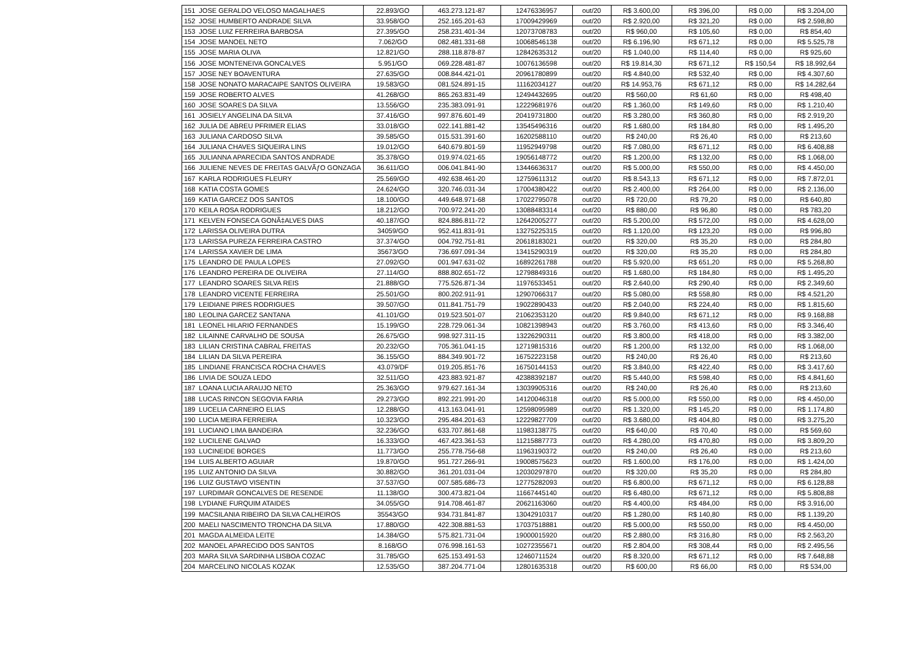| 151 | JOSE GERALDO VELOSO MAGALHAES | 22.893/GO | 463.273.121-87 | 12476336957 | out/20 | R$ 3.600,00 | R$ 396,00 | R$ 0,00 | R$ 3.204,00 |
| 152 | JOSE HUMBERTO ANDRADE SILVA | 33.958/GO | 252.165.201-63 | 17009429969 | out/20 | R$ 2.920,00 | R$ 321,20 | R$ 0,00 | R$ 2.598,80 |
| 153 | JOSE LUIZ FERREIRA BARBOSA | 27.395/GO | 258.231.401-34 | 12073708783 | out/20 | R$ 960,00 | R$ 105,60 | R$ 0,00 | R$ 854,40 |
| 154 | JOSE MANOEL NETO | 7.062/GO | 082.481.331-68 | 10068546138 | out/20 | R$ 6.196,90 | R$ 671,12 | R$ 0,00 | R$ 5.525,78 |
| 155 | JOSE MARIA OLIVA | 12.821/GO | 288.118.878-87 | 12842635312 | out/20 | R$ 1.040,00 | R$ 114,40 | R$ 0,00 | R$ 925,60 |
| 156 | JOSE MONTENEIVA GONCALVES | 5.951/GO | 069.228.481-87 | 10076136598 | out/20 | R$ 19.814,30 | R$ 671,12 | R$ 150,54 | R$ 18.992,64 |
| 157 | JOSE NEY BOAVENTURA | 27.635/GO | 008.844.421-01 | 20961780899 | out/20 | R$ 4.840,00 | R$ 532,40 | R$ 0,00 | R$ 4.307,60 |
| 158 | JOSE NONATO MARACAIPE SANTOS OLIVEIRA | 19.583/GO | 081.524.891-15 | 11162034127 | out/20 | R$ 14.953,76 | R$ 671,12 | R$ 0,00 | R$ 14.282,64 |
| 159 | JOSE ROBERTO ALVES | 41.268/GO | 865.263.831-49 | 12494432695 | out/20 | R$ 560,00 | R$ 61,60 | R$ 0,00 | R$ 498,40 |
| 160 | JOSE SOARES DA SILVA | 13.556/GO | 235.383.091-91 | 12229681976 | out/20 | R$ 1.360,00 | R$ 149,60 | R$ 0,00 | R$ 1.210,40 |
| 161 | JOSIELY ANGELINA DA SILVA | 37.416/GO | 997.876.601-49 | 20419731800 | out/20 | R$ 3.280,00 | R$ 360,80 | R$ 0,00 | R$ 2.919,20 |
| 162 | JULIA DE ABREU PFRIMER ELIAS | 33.018/GO | 022.141.881-42 | 13545496316 | out/20 | R$ 1.680,00 | R$ 184,80 | R$ 0,00 | R$ 1.495,20 |
| 163 | JULIANA CARDOSO SILVA | 39.585/GO | 015.531.391-60 | 16202588110 | out/20 | R$ 240,00 | R$ 26,40 | R$ 0,00 | R$ 213,60 |
| 164 | JULIANA CHAVES SIQUEIRA LINS | 19.012/GO | 640.679.801-59 | 11952949798 | out/20 | R$ 7.080,00 | R$ 671,12 | R$ 0,00 | R$ 6.408,88 |
| 165 | JULIANNA APARECIDA SANTOS ANDRADE | 35.378/GO | 019.974.021-65 | 19056148772 | out/20 | R$ 1.200,00 | R$ 132,00 | R$ 0,00 | R$ 1.068,00 |
| 166 | JULIENE NEVES DE FREITAS GALVÃƒO GONZAGA | 36.611/GO | 006.041.841-90 | 13446636317 | out/20 | R$ 5.000,00 | R$ 550,00 | R$ 0,00 | R$ 4.450,00 |
| 167 | KARLA RODRIGUES FLEURY | 25.569/GO | 492.638.461-20 | 12759611312 | out/20 | R$ 8.543,13 | R$ 671,12 | R$ 0,00 | R$ 7.872,01 |
| 168 | KATIA COSTA GOMES | 24.624/GO | 320.746.031-34 | 17004380422 | out/20 | R$ 2.400,00 | R$ 264,00 | R$ 0,00 | R$ 2.136,00 |
| 169 | KATIA GARCEZ DOS SANTOS | 18.100/GO | 449.648.971-68 | 17022795078 | out/20 | R$ 720,00 | R$ 79,20 | R$ 0,00 | R$ 640,80 |
| 170 | KEILA ROSA RODRIGUES | 18.212/GO | 700.972.241-20 | 13088483314 | out/20 | R$ 880,00 | R$ 96,80 | R$ 0,00 | R$ 783,20 |
| 171 | KELVEN FONSECA GONÃ‡ALVES DIAS | 40.187/GO | 824.886.811-72 | 12642005277 | out/20 | R$ 5.200,00 | R$ 572,00 | R$ 0,00 | R$ 4.628,00 |
| 172 | LARISSA OLIVEIRA DUTRA | 34059/GO | 952.411.831-91 | 13275225315 | out/20 | R$ 1.120,00 | R$ 123,20 | R$ 0,00 | R$ 996,80 |
| 173 | LARISSA PUREZA FERREIRA CASTRO | 37.374/GO | 004.792.751-81 | 20618183021 | out/20 | R$ 320,00 | R$ 35,20 | R$ 0,00 | R$ 284,80 |
| 174 | LARISSA XAVIER DE LIMA | 35673/GO | 736.697.091-34 | 13415290319 | out/20 | R$ 320,00 | R$ 35,20 | R$ 0,00 | R$ 284,80 |
| 175 | LEANDRO DE PAULA LOPES | 27.092/GO | 001.947.631-02 | 16892261788 | out/20 | R$ 5.920,00 | R$ 651,20 | R$ 0,00 | R$ 5.268,80 |
| 176 | LEANDRO PEREIRA DE OLIVEIRA | 27.114/GO | 888.802.651-72 | 12798849316 | out/20 | R$ 1.680,00 | R$ 184,80 | R$ 0,00 | R$ 1.495,20 |
| 177 | LEANDRO SOARES SILVA REIS | 21.888/GO | 775.526.871-34 | 11976533451 | out/20 | R$ 2.640,00 | R$ 290,40 | R$ 0,00 | R$ 2.349,60 |
| 178 | LEANDRO VICENTE FERREIRA | 25.501/GO | 800.202.911-91 | 12907066317 | out/20 | R$ 5.080,00 | R$ 558,80 | R$ 0,00 | R$ 4.521,20 |
| 179 | LEIDIANE PIRES RODRIGUES | 39.507/GO | 011.841.751-79 | 19022890433 | out/20 | R$ 2.040,00 | R$ 224,40 | R$ 0,00 | R$ 1.815,60 |
| 180 | LEOLINA GARCEZ SANTANA | 41.101/GO | 019.523.501-07 | 21062353120 | out/20 | R$ 9.840,00 | R$ 671,12 | R$ 0,00 | R$ 9.168,88 |
| 181 | LEONEL HILARIO FERNANDES | 15.199/GO | 228.729.061-34 | 10821398943 | out/20 | R$ 3.760,00 | R$ 413,60 | R$ 0,00 | R$ 3.346,40 |
| 182 | LILAINNE CARVALHO DE SOUSA | 26.675/GO | 998.927.311-15 | 13226290311 | out/20 | R$ 3.800,00 | R$ 418,00 | R$ 0,00 | R$ 3.382,00 |
| 183 | LILIAN CRISTINA CABRAL FREITAS | 20.232/GO | 705.361.041-15 | 12719815316 | out/20 | R$ 1.200,00 | R$ 132,00 | R$ 0,00 | R$ 1.068,00 |
| 184 | LILIAN DA SILVA PEREIRA | 36.155/GO | 884.349.901-72 | 16752223158 | out/20 | R$ 240,00 | R$ 26,40 | R$ 0,00 | R$ 213,60 |
| 185 | LINDIANE FRANCISCA ROCHA CHAVES | 43.079/DF | 019.205.851-76 | 16750144153 | out/20 | R$ 3.840,00 | R$ 422,40 | R$ 0,00 | R$ 3.417,60 |
| 186 | LIVIA DE SOUZA LEDO | 32.511/GO | 423.883.921-87 | 42388392187 | out/20 | R$ 5.440,00 | R$ 598,40 | R$ 0,00 | R$ 4.841,60 |
| 187 | LOANA LUCIA ARAUJO NETO | 25.363/GO | 979.627.161-34 | 13039905316 | out/20 | R$ 240,00 | R$ 26,40 | R$ 0,00 | R$ 213,60 |
| 188 | LUCAS RINCON SEGOVIA FARIA | 29.273/GO | 892.221.991-20 | 14120046318 | out/20 | R$ 5.000,00 | R$ 550,00 | R$ 0,00 | R$ 4.450,00 |
| 189 | LUCELIA CARNEIRO ELIAS | 12.288/GO | 413.163.041-91 | 12598095989 | out/20 | R$ 1.320,00 | R$ 145,20 | R$ 0,00 | R$ 1.174,80 |
| 190 | LUCIA MEIRA FERREIRA | 10.323/GO | 295.484.201-63 | 12229827709 | out/20 | R$ 3.680,00 | R$ 404,80 | R$ 0,00 | R$ 3.275,20 |
| 191 | LUCIANO LIMA BANDEIRA | 32.236/GO | 633.707.861-68 | 11983138775 | out/20 | R$ 640,00 | R$ 70,40 | R$ 0,00 | R$ 569,60 |
| 192 | LUCILENE GALVAO | 16.333/GO | 467.423.361-53 | 11215887773 | out/20 | R$ 4.280,00 | R$ 470,80 | R$ 0,00 | R$ 3.809,20 |
| 193 | LUCINEIDE BORGES | 11.773/GO | 255.778.756-68 | 11963190372 | out/20 | R$ 240,00 | R$ 26,40 | R$ 0,00 | R$ 213,60 |
| 194 | LUIS ALBERTO AGUIAR | 19.870/GO | 951.727.266-91 | 19008575623 | out/20 | R$ 1.600,00 | R$ 176,00 | R$ 0,00 | R$ 1.424,00 |
| 195 | LUIZ ANTONIO DA SILVA | 30.882/GO | 361.201.031-04 | 12030297870 | out/20 | R$ 320,00 | R$ 35,20 | R$ 0,00 | R$ 284,80 |
| 196 | LUIZ GUSTAVO VISENTIN | 37.537/GO | 007.585.686-73 | 12775282093 | out/20 | R$ 6.800,00 | R$ 671,12 | R$ 0,00 | R$ 6.128,88 |
| 197 | LURDIMAR GONCALVES DE RESENDE | 11.138/GO | 300.473.821-04 | 11667445140 | out/20 | R$ 6.480,00 | R$ 671,12 | R$ 0,00 | R$ 5.808,88 |
| 198 | LYDIANE FURQUIM ATAIDES | 34.055/GO | 914.708.461-87 | 20621163060 | out/20 | R$ 4.400,00 | R$ 484,00 | R$ 0,00 | R$ 3.916,00 |
| 199 | MACSILANIA RIBEIRO DA SILVA CALHEIROS | 35543/GO | 934.731.841-87 | 13042910317 | out/20 | R$ 1.280,00 | R$ 140,80 | R$ 0,00 | R$ 1.139,20 |
| 200 | MAELI NASCIMENTO TRONCHA DA SILVA | 17.880/GO | 422.308.881-53 | 17037518881 | out/20 | R$ 5.000,00 | R$ 550,00 | R$ 0,00 | R$ 4.450,00 |
| 201 | MAGDA ALMEIDA LEITE | 14.384/GO | 575.821.731-04 | 19000015920 | out/20 | R$ 2.880,00 | R$ 316,80 | R$ 0,00 | R$ 2.563,20 |
| 202 | MANOEL APARECIDO DOS SANTOS | 8.168/GO | 076.998.161-53 | 10272355671 | out/20 | R$ 2.804,00 | R$ 308,44 | R$ 0,00 | R$ 2.495,56 |
| 203 | MARA SILVA SARDINHA LISBOA COZAC | 31.785/GO | 625.153.491-53 | 12460711524 | out/20 | R$ 8.320,00 | R$ 671,12 | R$ 0,00 | R$ 7.648,88 |
| 204 | MARCELINO NICOLAS KOZAK | 12.535/GO | 387.204.771-04 | 12801635318 | out/20 | R$ 600,00 | R$ 66,00 | R$ 0,00 | R$ 534,00 |